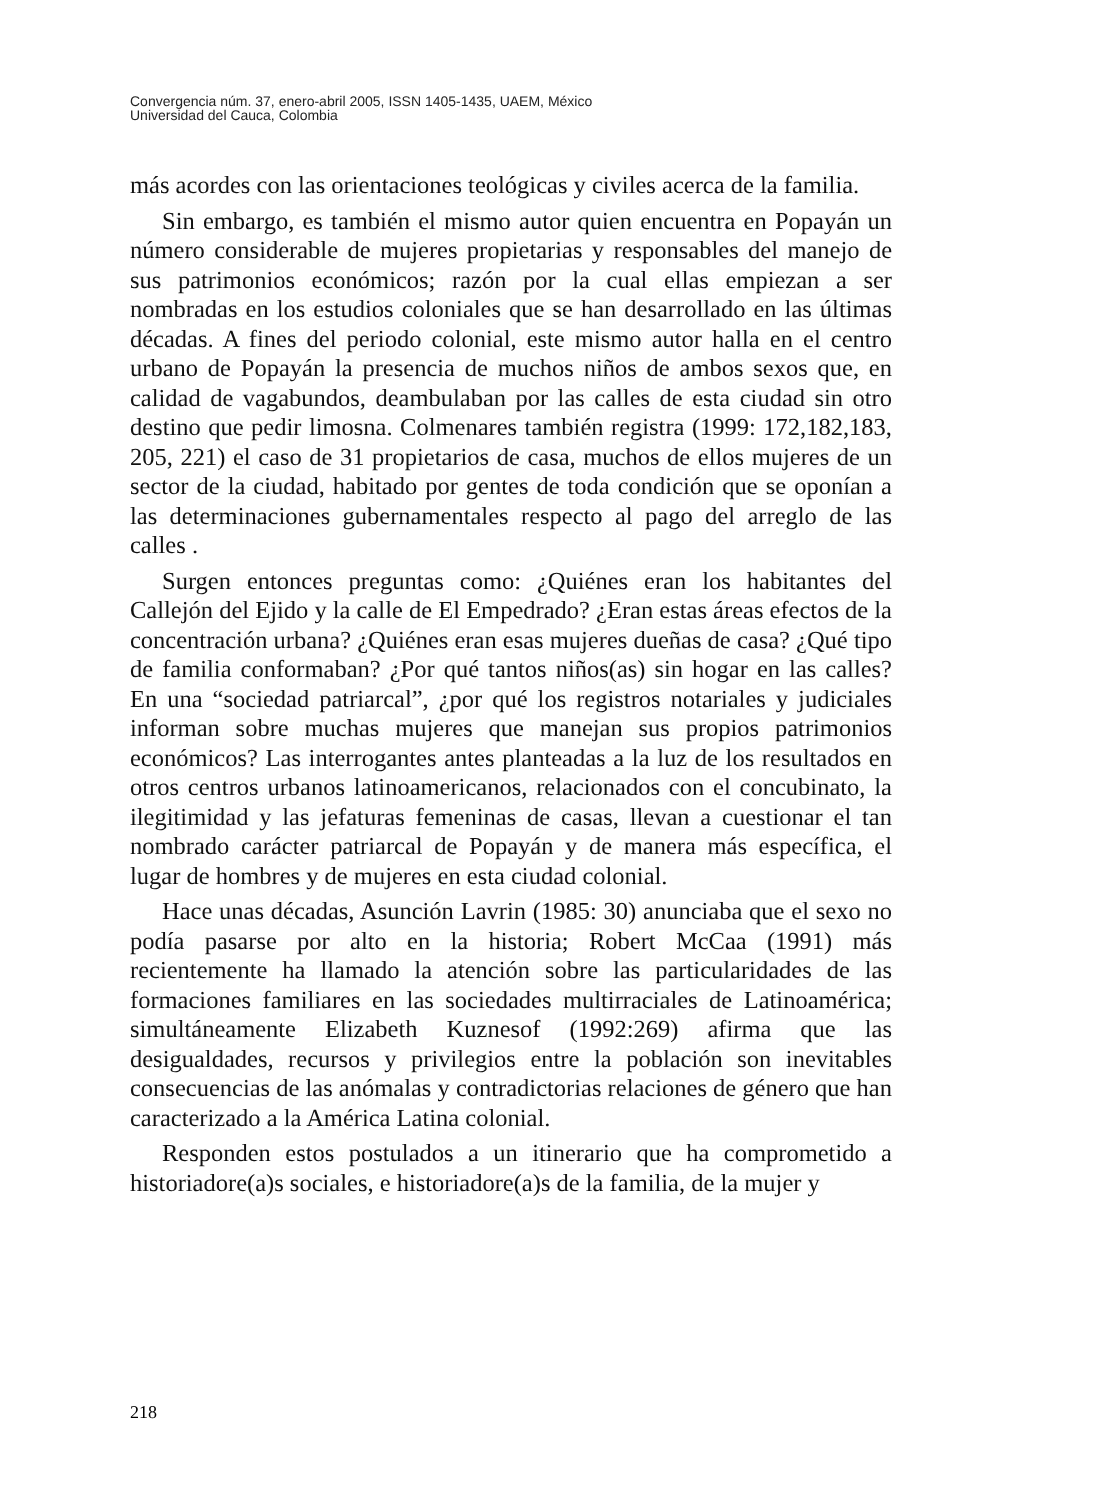Convergencia núm. 37, enero-abril 2005, ISSN 1405-1435, UAEM, México
Universidad del Cauca, Colombia
más acordes con las orientaciones teológicas y civiles acerca de la familia.
Sin embargo, es también el mismo autor quien encuentra en Popayán un número considerable de mujeres propietarias y responsables del manejo de sus patrimonios económicos; razón por la cual ellas empiezan a ser nombradas en los estudios coloniales que se han desarrollado en las últimas décadas. A fines del periodo colonial, este mismo autor halla en el centro urbano de Popayán la presencia de muchos niños de ambos sexos que, en calidad de vagabundos, deambulaban por las calles de esta ciudad sin otro destino que pedir limosna. Colmenares también registra (1999: 172,182,183, 205, 221) el caso de 31 propietarios de casa, muchos de ellos mujeres de un sector de la ciudad, habitado por gentes de toda condición que se oponían a las determinaciones gubernamentales respecto al pago del arreglo de las calles .
Surgen entonces preguntas como: ¿Quiénes eran los habitantes del Callejón del Ejido y la calle de El Empedrado? ¿Eran estas áreas efectos de la concentración urbana? ¿Quiénes eran esas mujeres dueñas de casa? ¿Qué tipo de familia conformaban? ¿Por qué tantos niños(as) sin hogar en las calles? En una “sociedad patriarcal”, ¿por qué los registros notariales y judiciales informan sobre muchas mujeres que manejan sus propios patrimonios económicos? Las interrogantes antes planteadas a la luz de los resultados en otros centros urbanos latinoamericanos, relacionados con el concubinato, la ilegitimidad y las jefaturas femeninas de casas, llevan a cuestionar el tan nombrado carácter patriarcal de Popayán y de manera más específica, el lugar de hombres y de mujeres en esta ciudad colonial.
Hace unas décadas, Asunción Lavrin (1985: 30) anunciaba que el sexo no podía pasarse por alto en la historia; Robert McCaa (1991) más recientemente ha llamado la atención sobre las particularidades de las formaciones familiares en las sociedades multirraciales de Latinoamérica; simultáneamente Elizabeth Kuznesof (1992:269) afirma que las desigualdades, recursos y privilegios entre la población son inevitables consecuencias de las anómalas y contradictorias relaciones de género que han caracterizado a la América Latina colonial.
Responden estos postulados a un itinerario que ha comprometido a historiadore(a)s sociales, e historiadore(a)s de la familia, de la mujer y
218